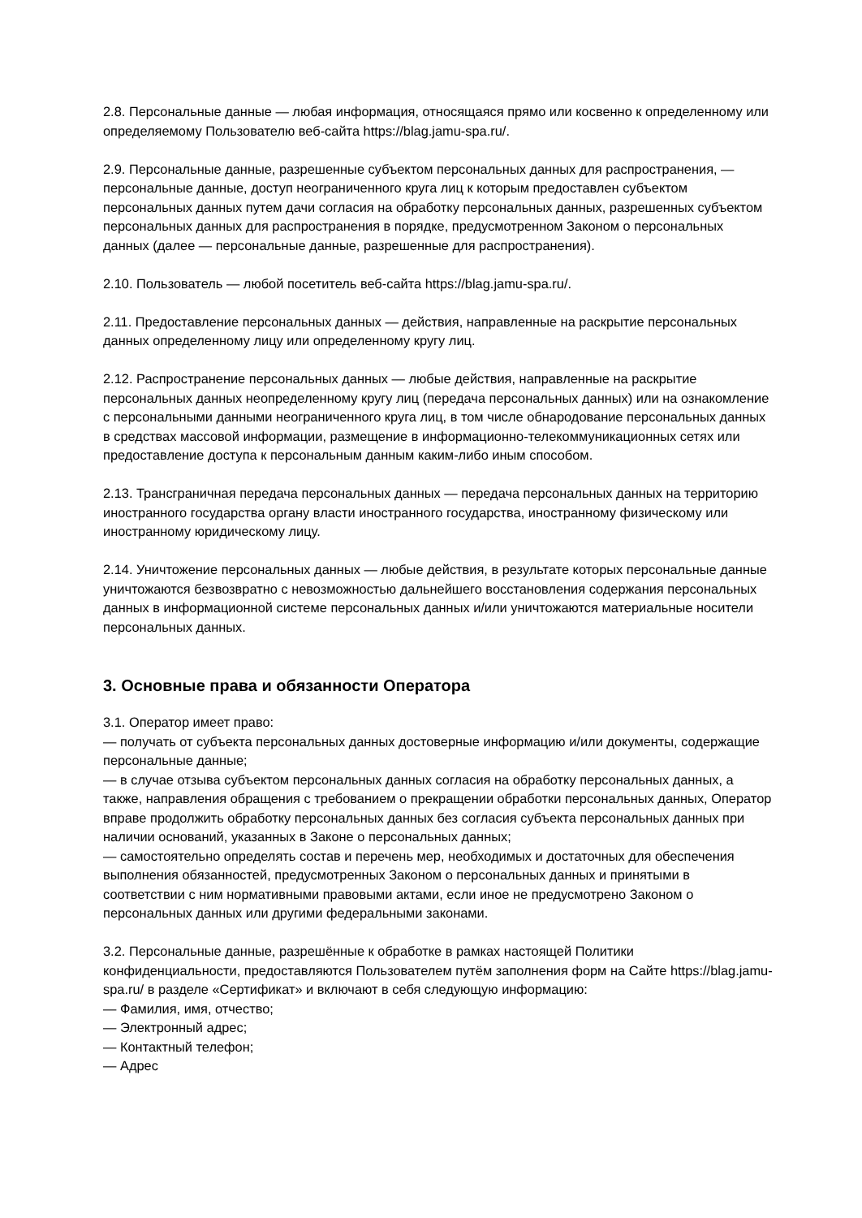2.8. Персональные данные — любая информация, относящаяся прямо или косвенно к определенному или определяемому Пользователю веб-сайта https://blag.jamu-spa.ru/.
2.9. Персональные данные, разрешенные субъектом персональных данных для распространения, — персональные данные, доступ неограниченного круга лиц к которым предоставлен субъектом персональных данных путем дачи согласия на обработку персональных данных, разрешенных субъектом персональных данных для распространения в порядке, предусмотренном Законом о персональных данных (далее — персональные данные, разрешенные для распространения).
2.10. Пользователь — любой посетитель веб-сайта https://blag.jamu-spa.ru/.
2.11. Предоставление персональных данных — действия, направленные на раскрытие персональных данных определенному лицу или определенному кругу лиц.
2.12. Распространение персональных данных — любые действия, направленные на раскрытие персональных данных неопределенному кругу лиц (передача персональных данных) или на ознакомление с персональными данными неограниченного круга лиц, в том числе обнародование персональных данных в средствах массовой информации, размещение в информационно-телекоммуникационных сетях или предоставление доступа к персональным данным каким-либо иным способом.
2.13. Трансграничная передача персональных данных — передача персональных данных на территорию иностранного государства органу власти иностранного государства, иностранному физическому или иностранному юридическому лицу.
2.14. Уничтожение персональных данных — любые действия, в результате которых персональные данные уничтожаются безвозвратно с невозможностью дальнейшего восстановления содержания персональных данных в информационной системе персональных данных и/или уничтожаются материальные носители персональных данных.
3. Основные права и обязанности Оператора
3.1. Оператор имеет право:
— получать от субъекта персональных данных достоверные информацию и/или документы, содержащие персональные данные;
— в случае отзыва субъектом персональных данных согласия на обработку персональных данных, а также, направления обращения с требованием о прекращении обработки персональных данных, Оператор вправе продолжить обработку персональных данных без согласия субъекта персональных данных при наличии оснований, указанных в Законе о персональных данных;
— самостоятельно определять состав и перечень мер, необходимых и достаточных для обеспечения выполнения обязанностей, предусмотренных Законом о персональных данных и принятыми в соответствии с ним нормативными правовыми актами, если иное не предусмотрено Законом о персональных данных или другими федеральными законами.
3.2. Персональные данные, разрешённые к обработке в рамках настоящей Политики конфиденциальности, предоставляются Пользователем путём заполнения форм на Сайте https://blag.jamu-spa.ru/ в разделе «Сертификат» и включают в себя следующую информацию:
— Фамилия, имя, отчество;
— Электронный адрес;
— Контактный телефон;
— Адрес